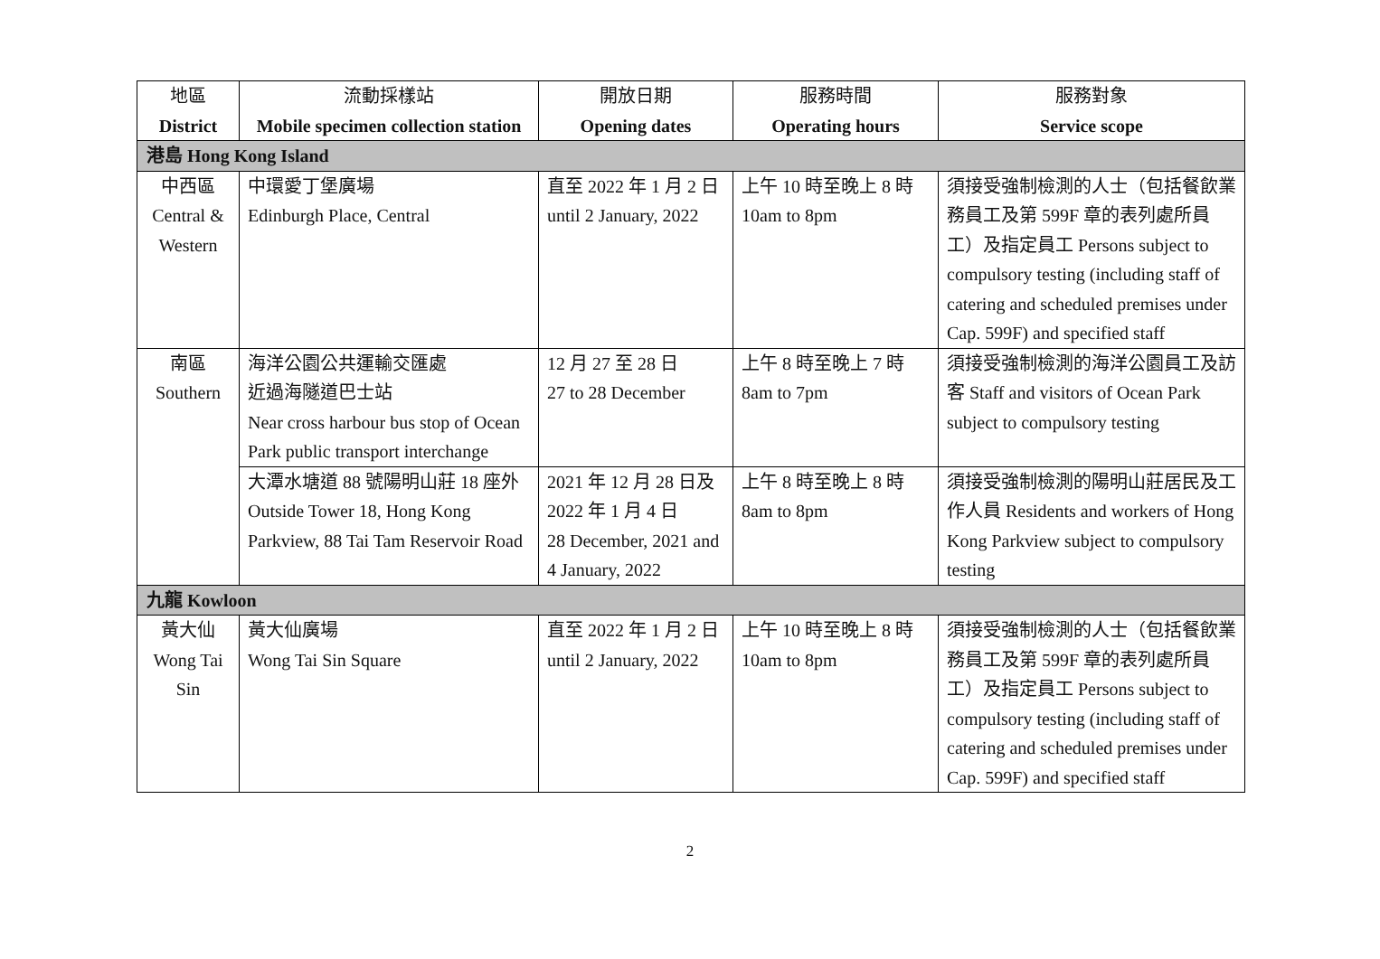| 地區 District | 流動採樣站 Mobile specimen collection station | 開放日期 Opening dates | 服務時間 Operating hours | 服務對象 Service scope |
| --- | --- | --- | --- | --- |
| 港島 Hong Kong Island | | | | |
| 中西區 Central & Western | 中環愛丁堡廣場 Edinburgh Place, Central | 直至 2022 年 1 月 2 日 until 2 January, 2022 | 上午 10 時至晚上 8 時 10am to 8pm | 須接受強制檢測的人士（包括餐飲業務員工及第 599F 章的表列處所員工）及指定員工 Persons subject to compulsory testing (including staff of catering and scheduled premises under Cap. 599F) and specified staff |
| 南區 Southern | 海洋公園公共運輸交匯處 近過海隧道巴士站 Near cross harbour bus stop of Ocean Park public transport interchange | 12 月 27 至 28 日 27 to 28 December | 上午 8 時至晚上 7 時 8am to 7pm | 須接受強制檢測的海洋公園員工及訪客 Staff and visitors of Ocean Park subject to compulsory testing |
| | 大潭水塘道 88 號陽明山莊 18 座外 Outside Tower 18, Hong Kong Parkview, 88 Tai Tam Reservoir Road | 2021 年 12 月 28 日及 2022 年 1 月 4 日 28 December, 2021 and 4 January, 2022 | 上午 8 時至晚上 8 時 8am to 8pm | 須接受強制檢測的陽明山莊居民及工作人員 Residents and workers of Hong Kong Parkview subject to compulsory testing |
| 九龍 Kowloon | | | | |
| 黃大仙 Wong Tai Sin | 黃大仙廣場 Wong Tai Sin Square | 直至 2022 年 1 月 2 日 until 2 January, 2022 | 上午 10 時至晚上 8 時 10am to 8pm | 須接受強制檢測的人士（包括餐飲業務員工及第 599F 章的表列處所員工）及指定員工 Persons subject to compulsory testing (including staff of catering and scheduled premises under Cap. 599F) and specified staff |
2